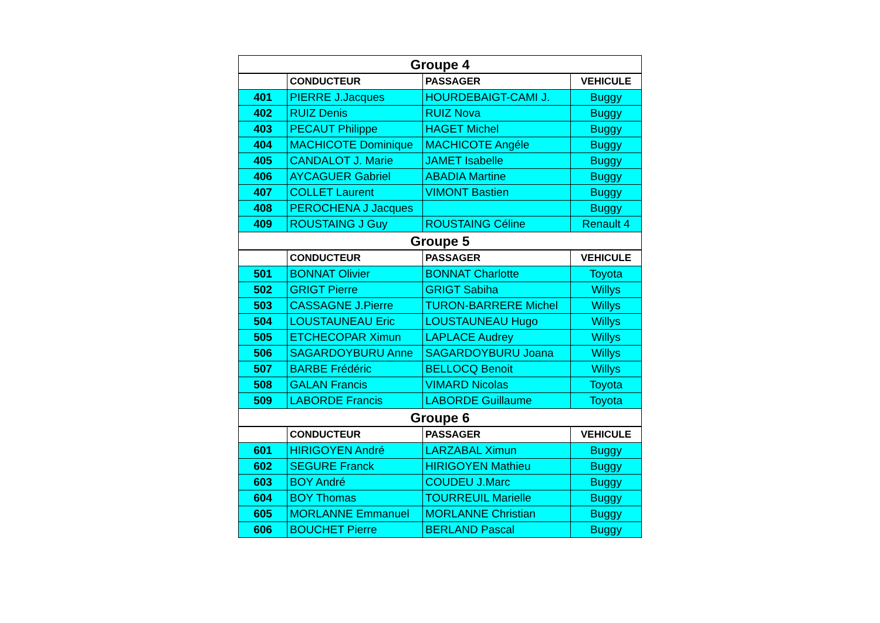| Groupe 4 | | | |
| --- | --- | --- | --- |
| | CONDUCTEUR | PASSAGER | VEHICULE |
| 401 | PIERRE J.Jacques | HOURDEBAIGT-CAMI J. | Buggy |
| 402 | RUIZ Denis | RUIZ Nova | Buggy |
| 403 | PECAUT Philippe | HAGET Michel | Buggy |
| 404 | MACHICOTE Dominique | MACHICOTE Angéle | Buggy |
| 405 | CANDALOT J. Marie | JAMET Isabelle | Buggy |
| 406 | AYCAGUER Gabriel | ABADIA Martine | Buggy |
| 407 | COLLET Laurent | VIMONT Bastien | Buggy |
| 408 | PEROCHENA J Jacques | | Buggy |
| 409 | ROUSTAING J Guy | ROUSTAING Céline | Renault 4 |
| Groupe 5 | | | |
| | CONDUCTEUR | PASSAGER | VEHICULE |
| 501 | BONNAT Olivier | BONNAT Charlotte | Toyota |
| 502 | GRIGT Pierre | GRIGT Sabiha | Willys |
| 503 | CASSAGNE J.Pierre | TURON-BARRERE Michel | Willys |
| 504 | LOUSTAUNEAU Eric | LOUSTAUNEAU Hugo | Willys |
| 505 | ETCHECOPAR Ximun | LAPLACE Audrey | Willys |
| 506 | SAGARDOYBURU Anne | SAGARDOYBURU Joana | Willys |
| 507 | BARBE Frédéric | BELLOCQ Benoit | Willys |
| 508 | GALAN Francis | VIMARD Nicolas | Toyota |
| 509 | LABORDE Francis | LABORDE Guillaume | Toyota |
| Groupe 6 | | | |
| | CONDUCTEUR | PASSAGER | VEHICULE |
| 601 | HIRIGOYEN André | LARZABAL Ximun | Buggy |
| 602 | SEGURE Franck | HIRIGOYEN Mathieu | Buggy |
| 603 | BOY André | COUDEU J.Marc | Buggy |
| 604 | BOY Thomas | TOURREUIL Marielle | Buggy |
| 605 | MORLANNE Emmanuel | MORLANNE Christian | Buggy |
| 606 | BOUCHET Pierre | BERLAND Pascal | Buggy |